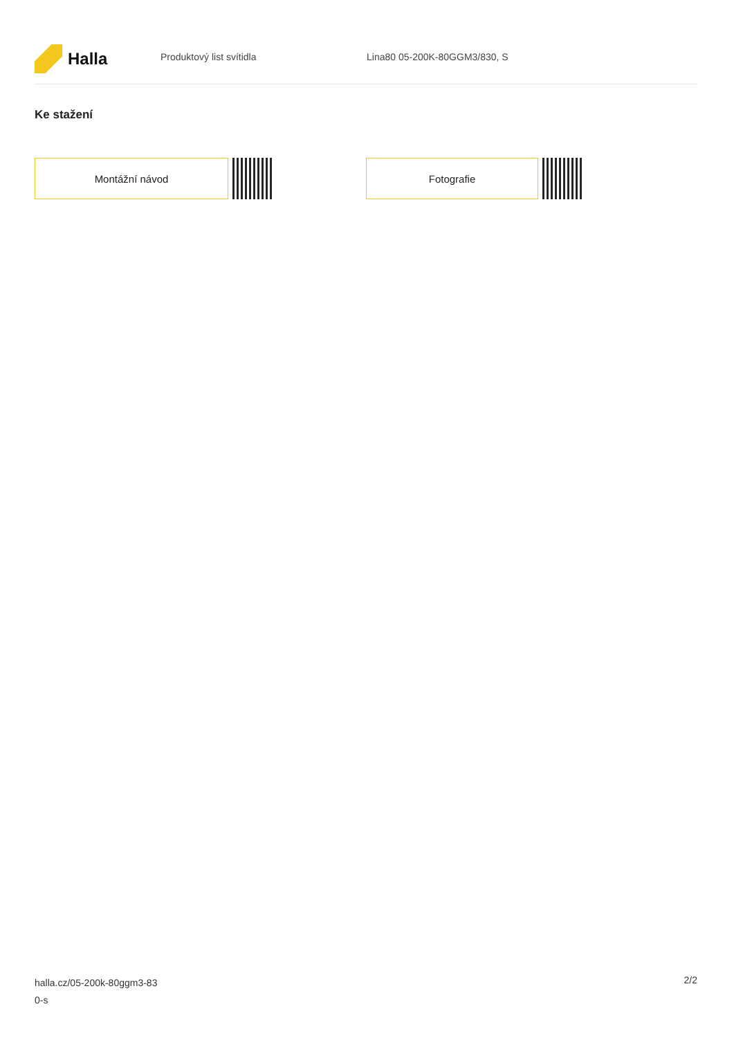Halla
Produktový list svítidla Lina80 05-200K-80GGM3/830, S
Ke stažení
Montážní návod Fotografie
halla.cz/05-200k-80ggm3-83
0-s
2/2